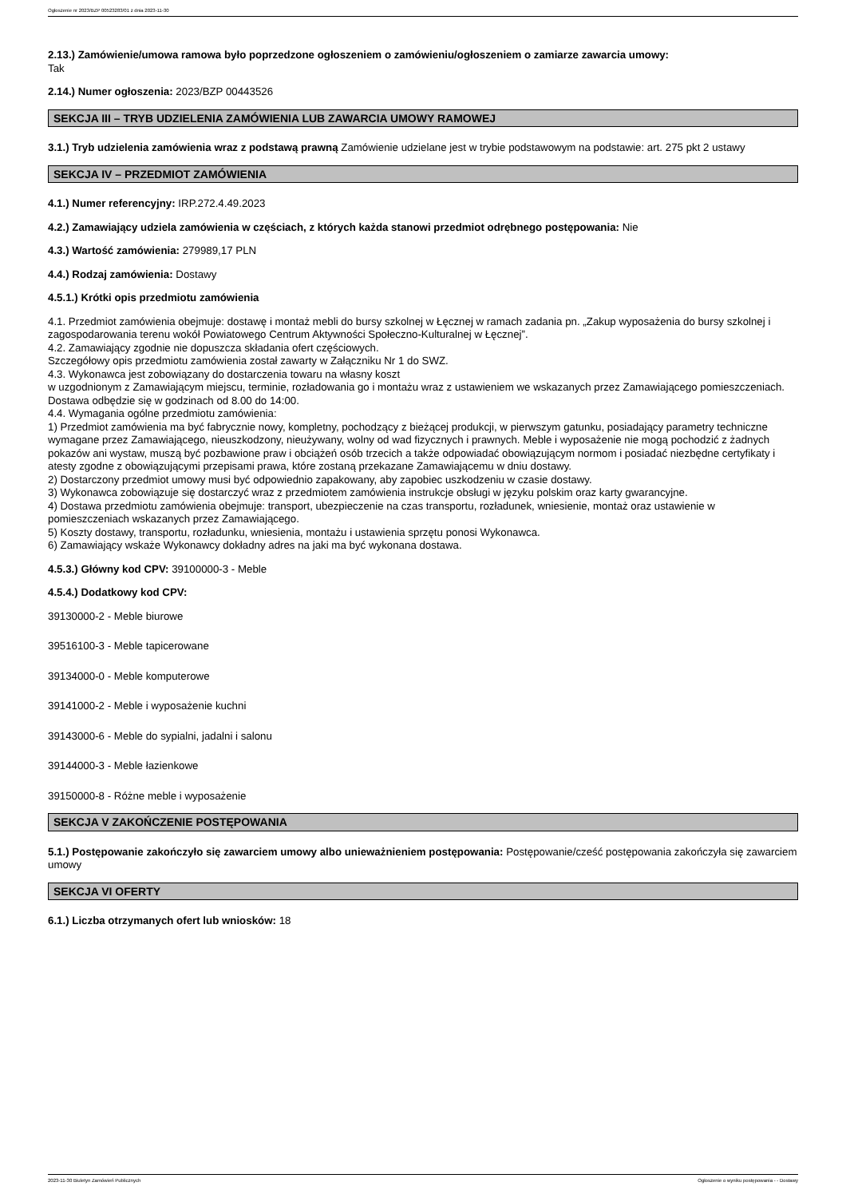Ogłoszenie nr 2023/BZP 00523283/01 z dnia 2023-11-30
2.13.) Zamówienie/umowa ramowa było poprzedzone ogłoszeniem o zamówieniu/ogłoszeniem o zamiarze zawarcia umowy:
Tak
2.14.) Numer ogłoszenia: 2023/BZP 00443526
SEKCJA III – TRYB UDZIELENIA ZAMÓWIENIA LUB ZAWARCIA UMOWY RAMOWEJ
3.1.) Tryb udzielenia zamówienia wraz z podstawą prawną Zamówienie udzielane jest w trybie podstawowym na podstawie: art. 275 pkt 2 ustawy
SEKCJA IV – PRZEDMIOT ZAMÓWIENIA
4.1.) Numer referencyjny: IRP.272.4.49.2023
4.2.) Zamawiający udziela zamówienia w częściach, z których każda stanowi przedmiot odrębnego postępowania: Nie
4.3.) Wartość zamówienia: 279989,17 PLN
4.4.) Rodzaj zamówienia: Dostawy
4.5.1.) Krótki opis przedmiotu zamówienia
4.1. Przedmiot zamówienia obejmuje: dostawę i montaż mebli do bursy szkolnej w Łęcznej w ramach zadania pn. „Zakup wyposażenia do bursy szkolnej i zagospodarowania terenu wokół Powiatowego Centrum Aktywności Społeczno-Kulturalnej w Łęcznej”.
4.2. Zamawiający zgodnie nie dopuszcza składania ofert częściowych.
Szczegółowy opis przedmiotu zamówienia został zawarty w Załączniku Nr 1 do SWZ.
4.3. Wykonawca jest zobowiązany do dostarczenia towaru na własny koszt
w uzgodnionym z Zamawiającym miejscu, terminie, rozładowania go i montażu wraz z ustawieniem we wskazanych przez Zamawiającego pomieszczeniach. Dostawa odbędzie się w godzinach od 8.00 do 14:00.
4.4. Wymagania ogólne przedmiotu zamówienia:
1) Przedmiot zamówienia ma być fabrycznie nowy, kompletny, pochodzący z bieżącej produkcji, w pierwszym gatunku, posiadający parametry techniczne wymagane przez Zamawiającego, nieuszkodzony, nieużywany, wolny od wad fizycznych i prawnych. Meble i wyposażenie nie mogą pochodzić z żadnych pokazów ani wystaw, muszą być pozbawione praw i obciążeń osób trzecich a także odpowiadać obowiązującym normom i posiadać niezbędne certyfikaty i atesty zgodne z obowiązującymi przepisami prawa, które zostaną przekazane Zamawiającemu w dniu dostawy.
2) Dostarczony przedmiot umowy musi być odpowiednio zapakowany, aby zapobiec uszkodzeniu w czasie dostawy.
3) Wykonawca zobowiązuje się dostarczyć wraz z przedmiotem zamówienia instrukcje obsługi w języku polskim oraz karty gwarancyjne.
4) Dostawa przedmiotu zamówienia obejmuje: transport, ubezpieczenie na czas transportu, rozładunek, wniesienie, montaż oraz ustawienie w pomieszczeniach wskazanych przez Zamawiającego.
5) Koszty dostawy, transportu, rozładunku, wniesienia, montażu i ustawienia sprzętu ponosi Wykonawca.
6) Zamawiający wskaże Wykonawcy dokładny adres na jaki ma być wykonana dostawa.
4.5.3.) Główny kod CPV: 39100000-3 - Meble
4.5.4.) Dodatkowy kod CPV:
39130000-2 - Meble biurowe
39516100-3 - Meble tapicerowane
39134000-0 - Meble komputerowe
39141000-2 - Meble i wyposażenie kuchni
39143000-6 - Meble do sypialni, jadalni i salonu
39144000-3 - Meble łazienkowe
39150000-8 - Różne meble i wyposażenie
SEKCJA V ZAKOŃCZENIE POSTĘPOWANIA
5.1.) Postępowanie zakończyło się zawarciem umowy albo unieważnieniem postępowania: Postępowanie/cześć postępowania zakończyła się zawarciem umowy
SEKCJA VI OFERTY
6.1.) Liczba otrzymanych ofert lub wniosków: 18
2023-11-30 Biuletyn Zamówień Publicznych Ogłoszenie o wyniku postępowania - - Dostawy